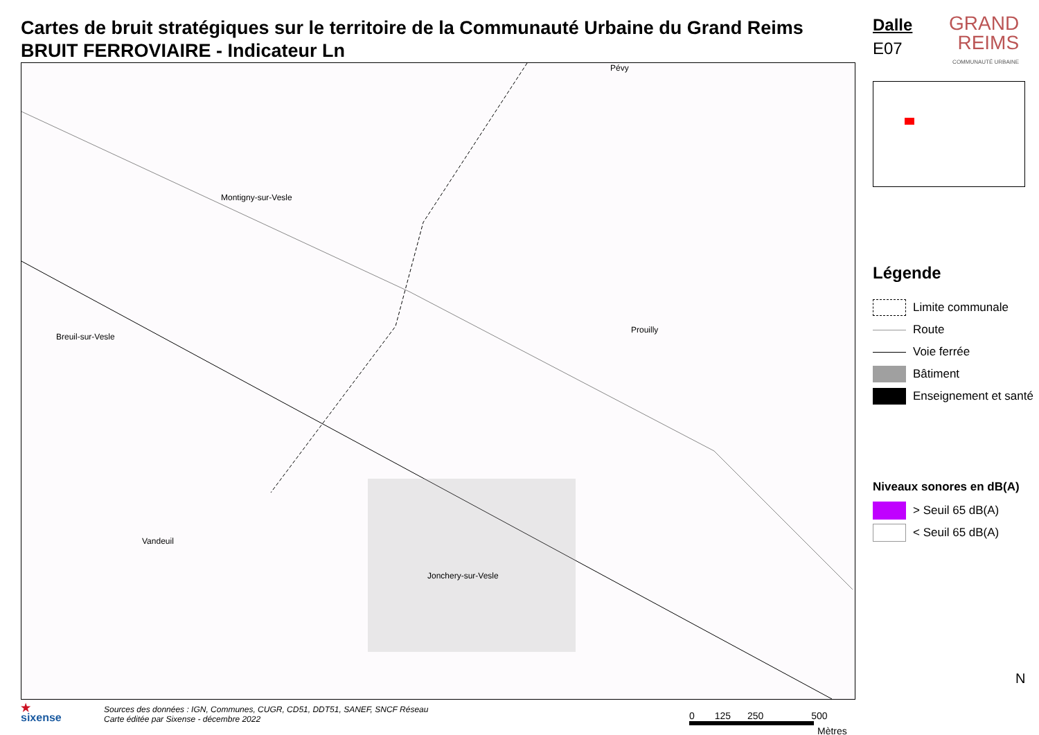Cartes de bruit stratégiques sur le territoire de la Communauté Urbaine du Grand Reims
BRUIT FERROVIAIRE - Indicateur Ln
Montigny-sur-Vesle
Pévy
Prouilly
Breuil-sur-Vesle
Vandeuil
Jonchery-sur-Vesle
Dalle
E07
GRAND
REIMS
COMMUNAUTÉ URBAINE
Légende
Limite communale
Route
Voie ferrée
Bâtiment
Enseignement et santé
Niveaux sonores en dB(A)
> Seuil 65 dB(A)
< Seuil 65 dB(A)
★
sixense
Sources des données : IGN, Communes, CUGR, CD51, DDT51, SANEF, SNCF Réseau
Carte éditée par Sixense - décembre 2022
0 125 250 500
Mètres
N